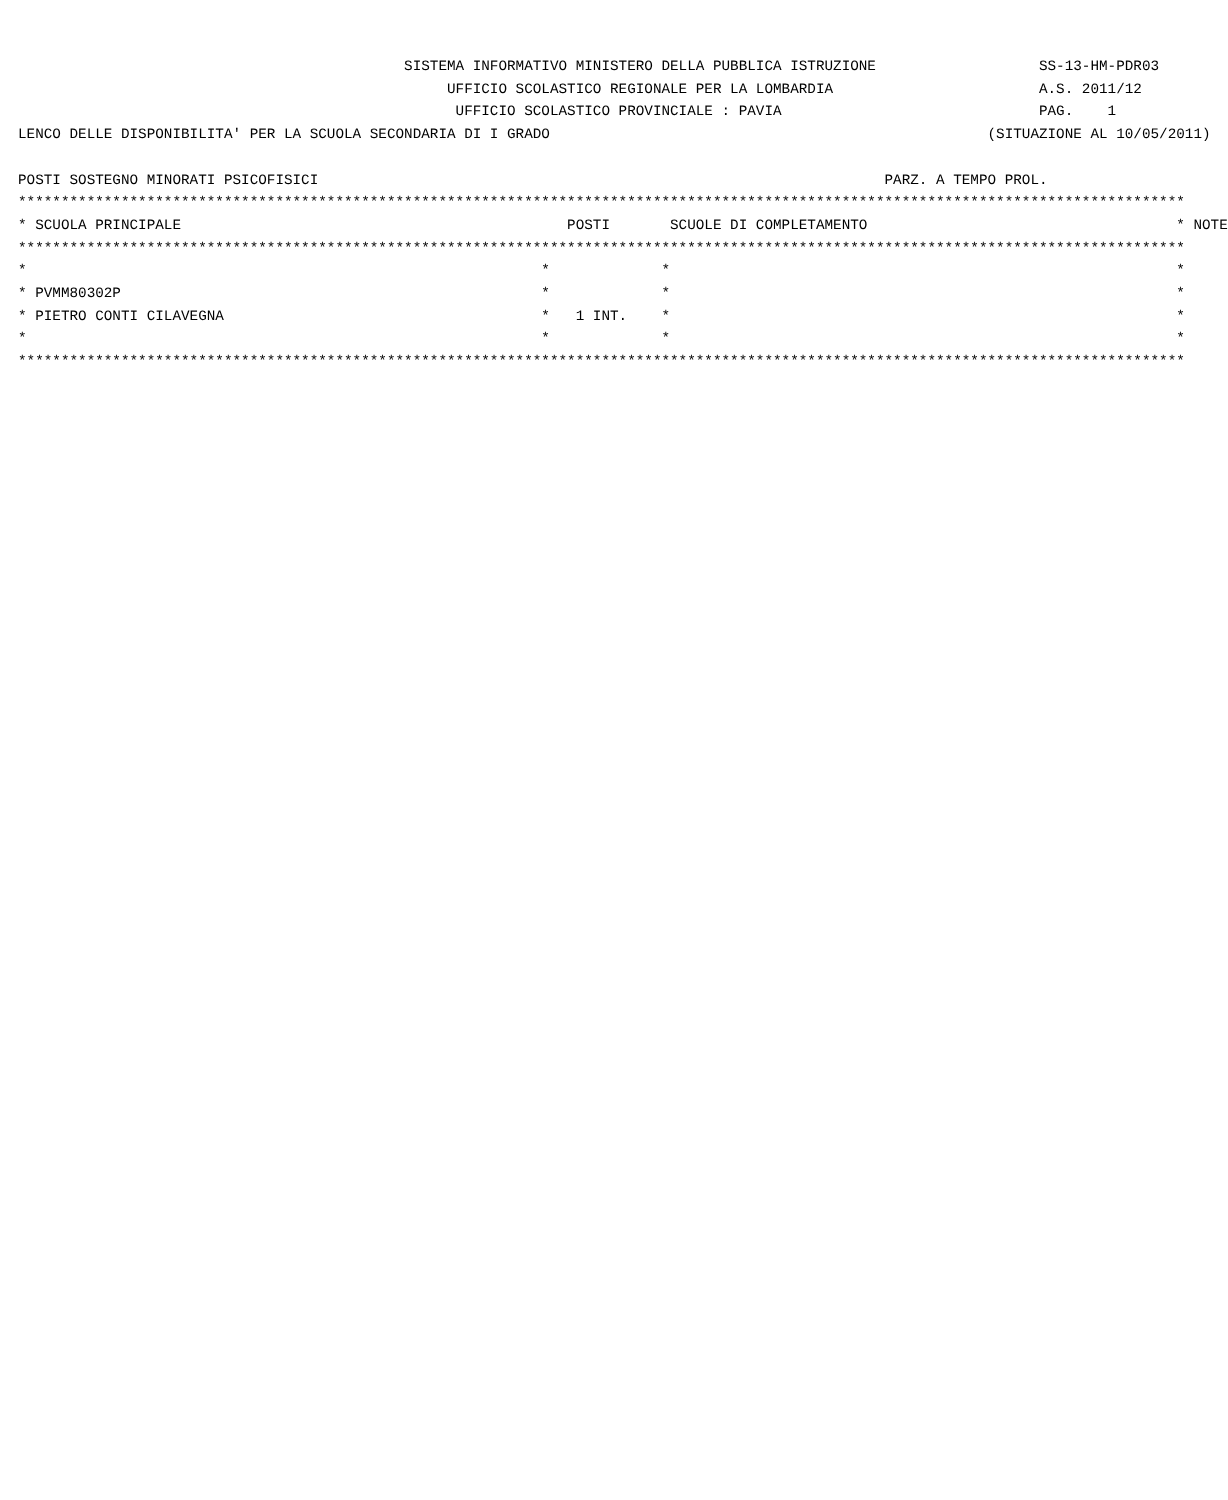SISTEMA INFORMATIVO MINISTERO DELLA PUBBLICA ISTRUZIONE                   SS-13-HM-PDR03
                                                  UFFICIO SCOLASTICO REGIONALE PER LA LOMBARDIA                        A.S. 2011/12
                                                   UFFICIO SCOLASTICO PROVINCIALE : PAVIA                              PAG.    1
LENCO DELLE DISPONIBILITA' PER LA SCUOLA SECONDARIA DI I GRADO                                                   (SITUAZIONE AL 10/05/2011)

POSTI SOSTEGNO MINORATI PSICOFISICI                                                                  PARZ. A TEMPO PROL.
****************************************************************************************************************************************
* SCUOLA PRINCIPALE                                             POSTI       SCUOLE DI COMPLETAMENTO                                    * NOTE
****************************************************************************************************************************************
*                                                            *             *                                                           *
* PVMM80302P                                                 *             *                                                           *
* PIETRO CONTI CILAVEGNA                                     *   1 INT.    *                                                           *
*                                                            *             *                                                           *
****************************************************************************************************************************************